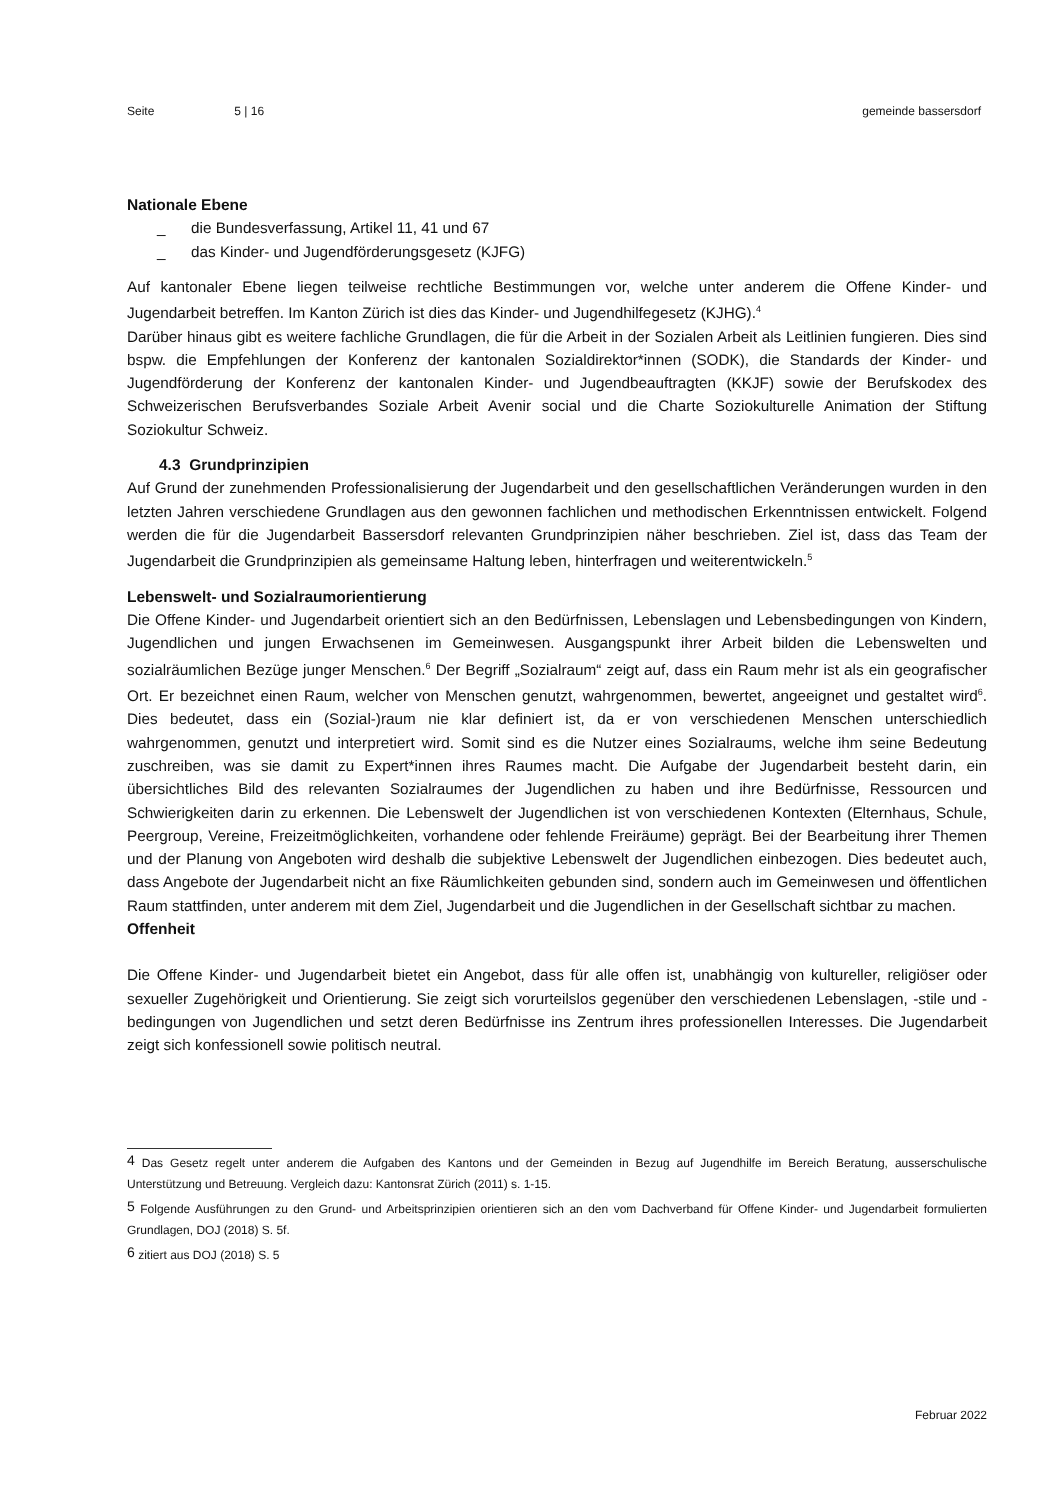Seite 5 | 16 gemeinde bassersdorf
Nationale Ebene
_ die Bundesverfassung, Artikel 11, 41 und 67
_ das Kinder- und Jugendförderungsgesetz (KJFG)
Auf kantonaler Ebene liegen teilweise rechtliche Bestimmungen vor, welche unter anderem die Offene Kinder- und Jugendarbeit betreffen. Im Kanton Zürich ist dies das Kinder- und Jugendhilfegesetz (KJHG).<sup>4</sup>
Darüber hinaus gibt es weitere fachliche Grundlagen, die für die Arbeit in der Sozialen Arbeit als Leitlinien fungieren. Dies sind bspw. die Empfehlungen der Konferenz der kantonalen Sozialdirektor*innen (SODK), die Standards der Kinder- und Jugendförderung der Konferenz der kantonalen Kinder- und Jugendbeauftragten (KKJF) sowie der Berufskodex des Schweizerischen Berufsverbandes Soziale Arbeit Avenir social und die Charte Soziokulturelle Animation der Stiftung Soziokultur Schweiz.
4.3 Grundprinzipien
Auf Grund der zunehmenden Professionalisierung der Jugendarbeit und den gesellschaftlichen Veränderungen wurden in den letzten Jahren verschiedene Grundlagen aus den gewonnen fachlichen und methodischen Erkenntnissen entwickelt. Folgend werden die für die Jugendarbeit Bassersdorf relevanten Grundprinzipien näher beschrieben. Ziel ist, dass das Team der Jugendarbeit die Grundprinzipien als gemeinsame Haltung leben, hinterfragen und weiterentwickeln.<sup>5</sup>
Lebenswelt- und Sozialraumorientierung
Die Offene Kinder- und Jugendarbeit orientiert sich an den Bedürfnissen, Lebenslagen und Lebensbedingungen von Kindern, Jugendlichen und jungen Erwachsenen im Gemeinwesen. Ausgangspunkt ihrer Arbeit bilden die Lebenswelten und sozialräumlichen Bezüge junger Menschen.<sup>6</sup> Der Begriff „Sozialraum“ zeigt auf, dass ein Raum mehr ist als ein geografischer Ort. Er bezeichnet einen Raum, welcher von Menschen genutzt, wahrgenommen, bewertet, angeeignet und gestaltet wird<sup>6</sup>. Dies bedeutet, dass ein (Sozial-)raum nie klar definiert ist, da er von verschiedenen Menschen unterschiedlich wahrgenommen, genutzt und interpretiert wird. Somit sind es die Nutzer eines Sozialraums, welche ihm seine Bedeutung zuschreiben, was sie damit zu Expert*innen ihres Raumes macht. Die Aufgabe der Jugendarbeit besteht darin, ein übersichtliches Bild des relevanten Sozialraumes der Jugendlichen zu haben und ihre Bedürfnisse, Ressourcen und Schwierigkeiten darin zu erkennen. Die Lebenswelt der Jugendlichen ist von verschiedenen Kontexten (Elternhaus, Schule, Peergroup, Vereine, Freizeitmöglichkeiten, vorhandene oder fehlende Freiräume) geprägt. Bei der Bearbeitung ihrer Themen und der Planung von Angeboten wird deshalb die subjektive Lebenswelt der Jugendlichen einbezogen. Dies bedeutet auch, dass Angebote der Jugendarbeit nicht an fixe Räumlichkeiten gebunden sind, sondern auch im Gemeinwesen und öffentlichen Raum stattfinden, unter anderem mit dem Ziel, Jugendarbeit und die Jugendlichen in der Gesellschaft sichtbar zu machen.
Offenheit
Die Offene Kinder- und Jugendarbeit bietet ein Angebot, dass für alle offen ist, unabhängig von kultureller, religiöser oder sexueller Zugehörigkeit und Orientierung. Sie zeigt sich vorurteilslos gegenüber den verschiedenen Lebenslagen, -stile und -bedingungen von Jugendlichen und setzt deren Bedürfnisse ins Zentrum ihres professionellen Interesses. Die Jugendarbeit zeigt sich konfessionell sowie politisch neutral.
<sup>4</sup> Das Gesetz regelt unter anderem die Aufgaben des Kantons und der Gemeinden in Bezug auf Jugendhilfe im Bereich Beratung, ausserschulische Unterstützung und Betreuung. Vergleich dazu: Kantonsrat Zürich (2011) s. 1-15.
<sup>5</sup> Folgende Ausführungen zu den Grund- und Arbeitsprinzipien orientieren sich an den vom Dachverband für Offene Kinder- und Jugendarbeit formulierten Grundlagen, DOJ (2018) S. 5f.
<sup>6</sup> zitiert aus DOJ (2018) S. 5
Februar 2022